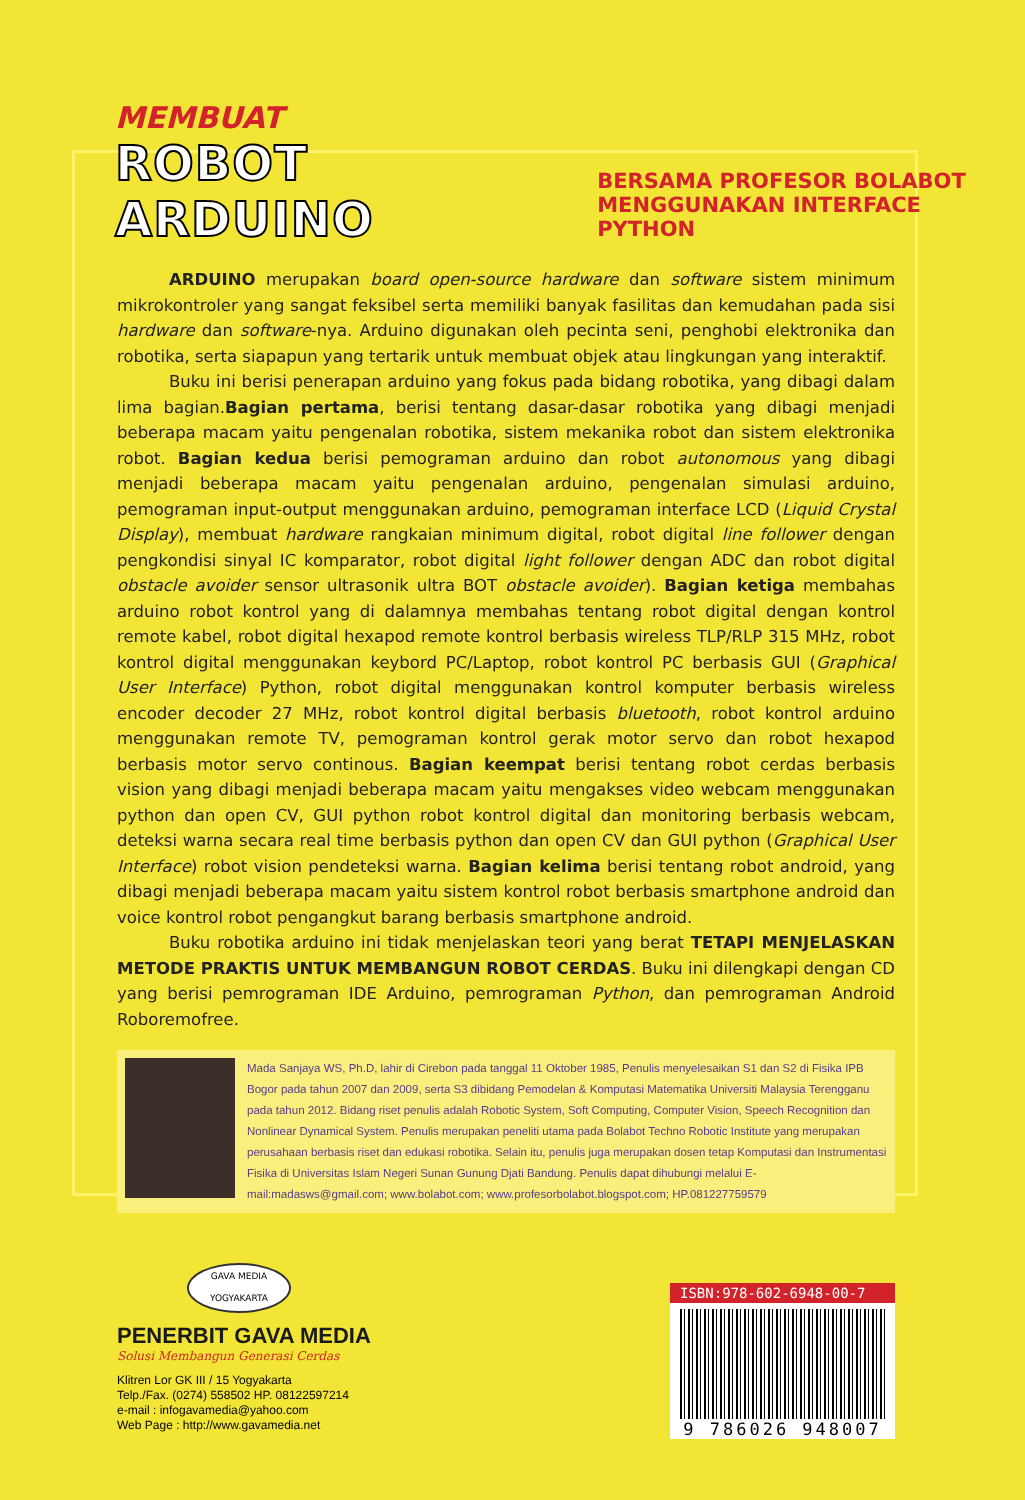MEMBUAT
ROBOT ARDUINO
BERSAMA PROFESOR BOLABOT
MENGGUNAKAN INTERFACE PYTHON
ARDUINO merupakan board open-source hardware dan software sistem minimum mikrokontroler yang sangat feksibel serta memiliki banyak fasilitas dan kemudahan pada sisi hardware dan software-nya. Arduino digunakan oleh pecinta seni, penghobi elektronika dan robotika, serta siapapun yang tertarik untuk membuat objek atau lingkungan yang interaktif.
Buku ini berisi penerapan arduino yang fokus pada bidang robotika, yang dibagi dalam lima bagian.Bagian pertama, berisi tentang dasar-dasar robotika yang dibagi menjadi beberapa macam yaitu pengenalan robotika, sistem mekanika robot dan sistem elektronika robot. Bagian kedua berisi pemograman arduino dan robot autonomous yang dibagi menjadi beberapa macam yaitu pengenalan arduino, pengenalan simulasi arduino, pemograman input-output menggunakan arduino, pemograman interface LCD (Liquid Crystal Display), membuat hardware rangkaian minimum digital, robot digital line follower dengan pengkondisi sinyal IC komparator, robot digital light follower dengan ADC dan robot digital obstacle avoider sensor ultrasonik ultra BOT obstacle avoider). Bagian ketiga membahas arduino robot kontrol yang di dalamnya membahas tentang robot digital dengan kontrol remote kabel, robot digital hexapod remote kontrol berbasis wireless TLP/RLP 315 MHz, robot kontrol digital menggunakan keybord PC/Laptop, robot kontrol PC berbasis GUI (Graphical User Interface) Python, robot digital menggunakan kontrol komputer berbasis wireless encoder decoder 27 MHz, robot kontrol digital berbasis bluetooth, robot kontrol arduino menggunakan remote TV, pemograman kontrol gerak motor servo dan robot hexapod berbasis motor servo continous. Bagian keempat berisi tentang robot cerdas berbasis vision yang dibagi menjadi beberapa macam yaitu mengakses video webcam menggunakan python dan open CV, GUI python robot kontrol digital dan monitoring berbasis webcam, deteksi warna secara real time berbasis python dan open CV dan GUI python (Graphical User Interface) robot vision pendeteksi warna. Bagian kelima berisi tentang robot android, yang dibagi menjadi beberapa macam yaitu sistem kontrol robot berbasis smartphone android dan voice kontrol robot pengangkut barang berbasis smartphone android.
Buku robotika arduino ini tidak menjelaskan teori yang berat TETAPI MENJELASKAN METODE PRAKTIS UNTUK MEMBANGUN ROBOT CERDAS. Buku ini dilengkapi dengan CD yang berisi pemrograman IDE Arduino, pemrograman Python, dan pemrograman Android Roboremofree.
Mada Sanjaya WS, Ph.D, lahir di Cirebon pada tanggal 11 Oktober 1985, Penulis menyelesaikan S1 dan S2 di Fisika IPB Bogor pada tahun 2007 dan 2009, serta S3 dibidang Pemodelan & Komputasi Matematika Universiti Malaysia Terengganu pada tahun 2012. Bidang riset penulis adalah Robotic System, Soft Computing, Computer Vision, Speech Recognition dan Nonlinear Dynamical System. Penulis merupakan peneliti utama pada Bolabot Techno Robotic Institute yang merupakan perusahaan berbasis riset dan edukasi robotika. Selain itu, penulis juga merupakan dosen tetap Komputasi dan Instrumentasi Fisika di Universitas Islam Negeri Sunan Gunung Djati Bandung. Penulis dapat dihubungi melalui E-mail:madasws@gmail.com; www.bolabot.com; www.profesorbolabot.blogspot.com; HP.081227759579
GAVA MEDIA
YOGYAKARTA
PENERBIT GAVA MEDIA
Solusi Membangun Generasi Cerdas
Klitren Lor GK III / 15 Yogyakarta
Telp./Fax. (0274) 558502 HP. 08122597214
e-mail : infogavamedia@yahoo.com
Web Page : http://www.gavamedia.net
ISBN:978-602-6948-00-7
9 786026 948007